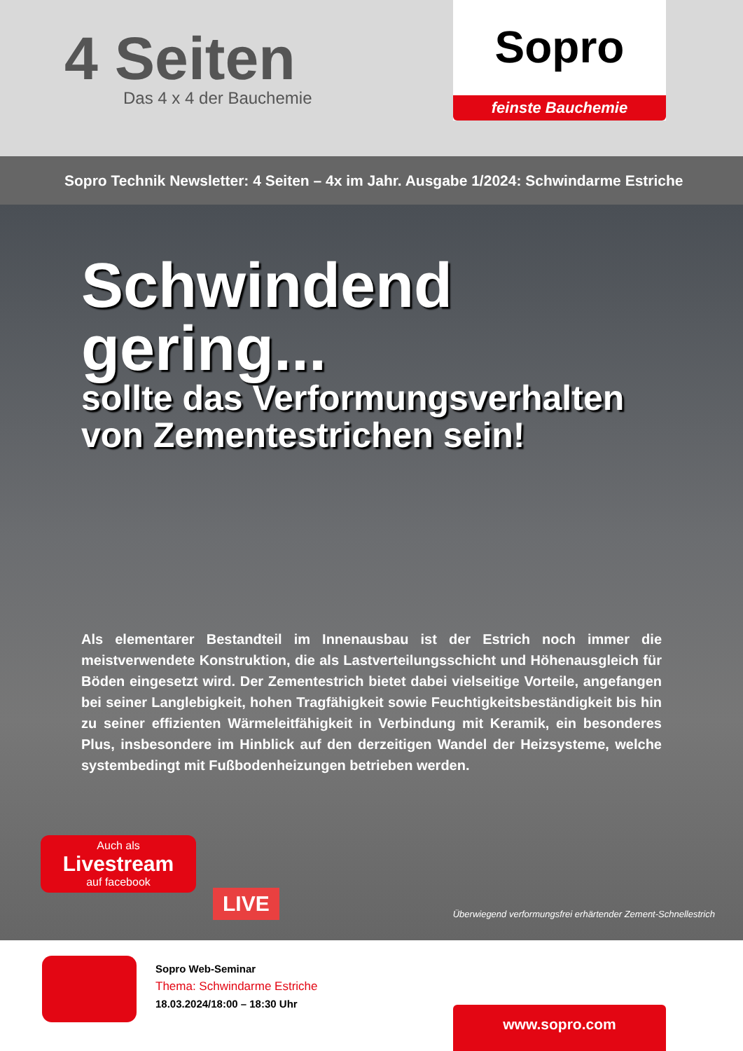4 Seiten
Das 4 x 4 der Bauchemie
Sopro
feinste Bauchemie
Sopro Technik Newsletter: 4 Seiten – 4x im Jahr. Ausgabe 1/2024: Schwindarme Estriche
Schwindend gering...
sollte das Verformungsverhalten
von Zementestrichen sein!
Als elementarer Bestandteil im Innenausbau ist der Estrich noch immer die meistverwendete Konstruktion, die als Lastverteilungsschicht und Höhenausgleich für Böden eingesetzt wird. Der Zementestrich bietet dabei vielseitige Vorteile, angefangen bei seiner Langlebigkeit, hohen Tragfähigkeit sowie Feuchtigkeitsbeständigkeit bis hin zu seiner effizienten Wärmeleitfähigkeit in Verbindung mit Keramik, ein besonderes Plus, insbesondere im Hinblick auf den derzeitigen Wandel der Heizsysteme, welche systembedingt mit Fußbodenheizungen betrieben werden.
Auch als
Livestream
auf facebook
LIVE
Überwiegend verformungsfrei erhärtender Zement-Schnellestrich
Sopro Web-Seminar
Thema: Schwindarme Estriche
18.03.2024/18:00 – 18:30 Uhr
www.sopro.com